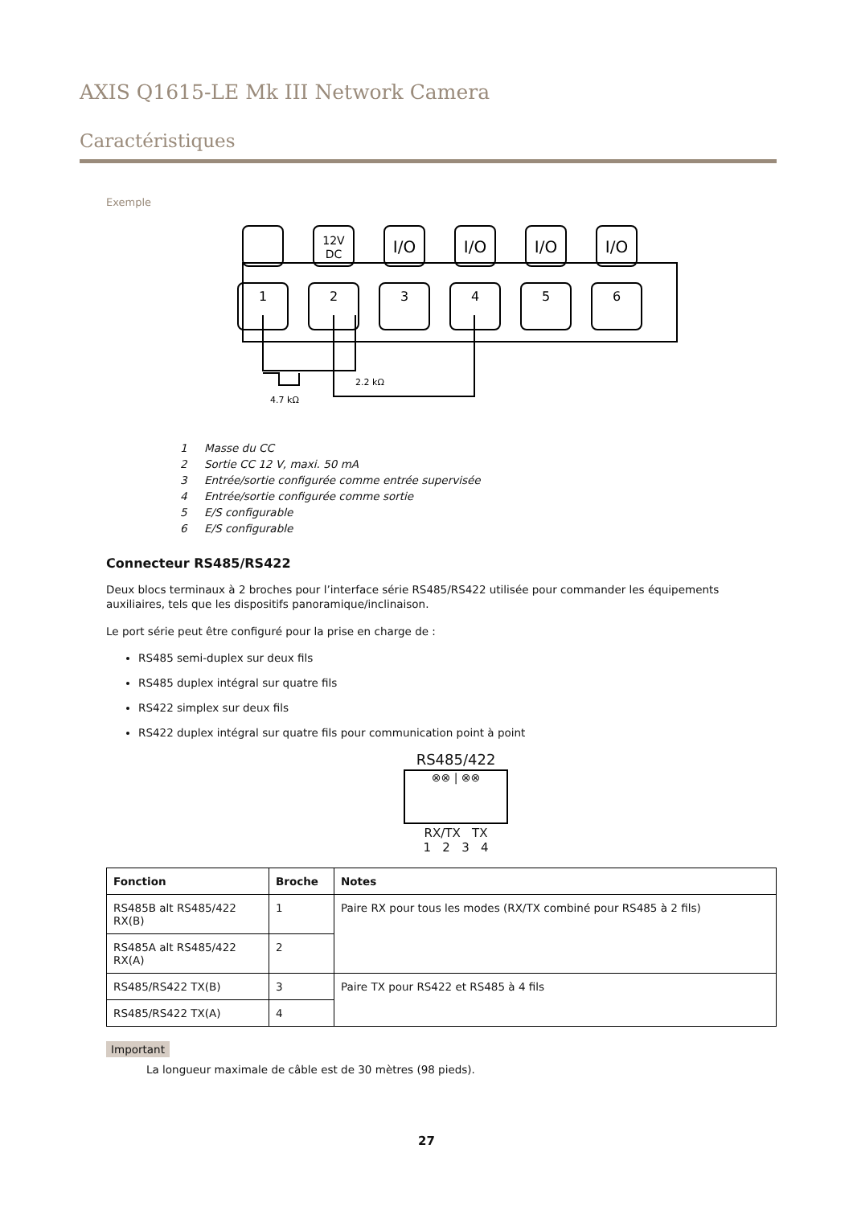AXIS Q1615-LE Mk III Network Camera
Caractéristiques
Exemple
1
2
3
4
5
6
I/O
I/O
I/O
I/O
12V
DC
2.2 kΩ
4.7 kΩ
1 Masse du CC
2 Sortie CC 12 V, maxi. 50 mA
3 Entrée/sortie configurée comme entrée supervisée
4 Entrée/sortie configurée comme sortie
5 E/S configurable
6 E/S configurable
Connecteur RS485/RS422
Deux blocs terminaux à 2 broches pour l’interface série RS485/RS422 utilisée pour commander les équipements auxiliaires, tels que les dispositifs panoramique/inclinaison.
Le port série peut être configuré pour la prise en charge de :
RS485 semi-duplex sur deux fils
RS485 duplex intégral sur quatre fils
RS422 simplex sur deux fils
RS422 duplex intégral sur quatre fils pour communication point à point
RS485/422
⊗⊗ | ⊗⊗
RX/TX TX
1 2 3 4
| Fonction | Broche | Notes |
| --- | --- | --- |
| RS485B alt RS485/422 RX(B) | 1 | Paire RX pour tous les modes (RX/TX combiné pour RS485 à 2 fils) |
| RS485A alt RS485/422 RX(A) | 2 | |
| RS485/RS422 TX(B) | 3 | Paire TX pour RS422 et RS485 à 4 fils |
| RS485/RS422 TX(A) | 4 | |
Important
La longueur maximale de câble est de 30 mètres (98 pieds).
27